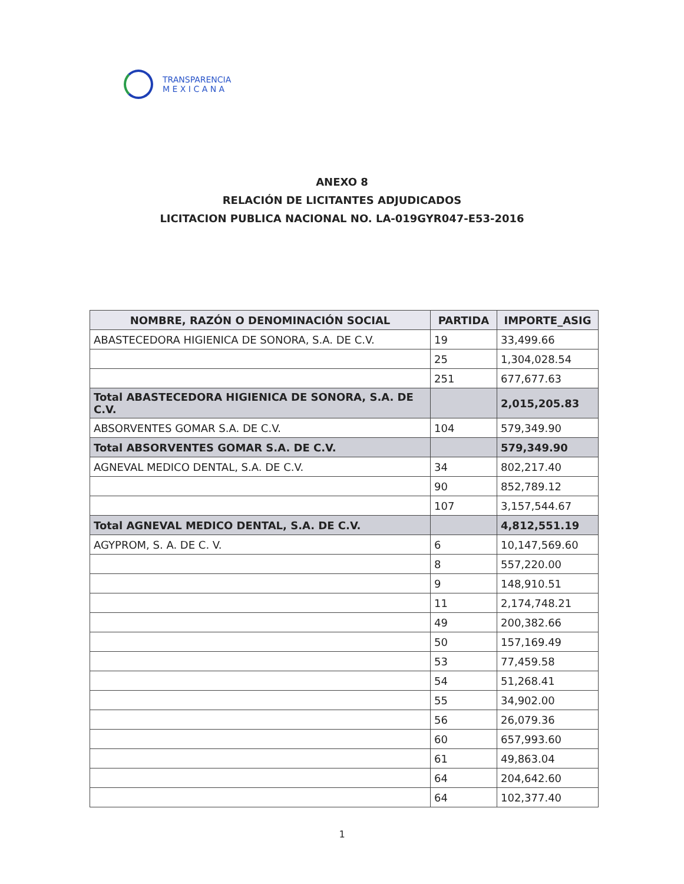TRANSPARENCIA
M E X I C A N A
ANEXO 8
RELACIÓN DE LICITANTES ADJUDICADOS
LICITACION PUBLICA NACIONAL NO. LA-019GYR047-E53-2016
| NOMBRE, RAZÓN O DENOMINACIÓN SOCIAL | PARTIDA | IMPORTE_ASIG |
| --- | --- | --- |
| ABASTECEDORA HIGIENICA DE SONORA, S.A. DE C.V. | 19 | 33,499.66 |
| | 25 | 1,304,028.54 |
| | 251 | 677,677.63 |
| Total ABASTECEDORA HIGIENICA DE SONORA, S.A. DE C.V. | | 2,015,205.83 |
| ABSORVENTES GOMAR S.A. DE C.V. | 104 | 579,349.90 |
| Total ABSORVENTES GOMAR S.A. DE C.V. | | 579,349.90 |
| AGNEVAL MEDICO DENTAL, S.A. DE C.V. | 34 | 802,217.40 |
| | 90 | 852,789.12 |
| | 107 | 3,157,544.67 |
| Total AGNEVAL MEDICO DENTAL, S.A. DE C.V. | | 4,812,551.19 |
| AGYPROM, S. A. DE C. V. | 6 | 10,147,569.60 |
| | 8 | 557,220.00 |
| | 9 | 148,910.51 |
| | 11 | 2,174,748.21 |
| | 49 | 200,382.66 |
| | 50 | 157,169.49 |
| | 53 | 77,459.58 |
| | 54 | 51,268.41 |
| | 55 | 34,902.00 |
| | 56 | 26,079.36 |
| | 60 | 657,993.60 |
| | 61 | 49,863.04 |
| | 64 | 204,642.60 |
| | 64 | 102,377.40 |
1